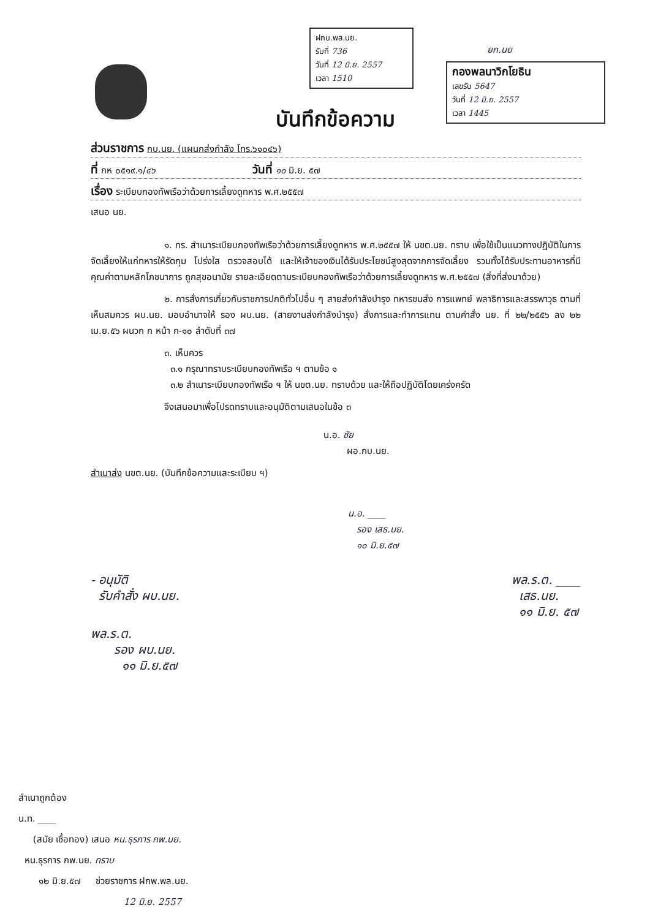ฝกบ.พล.นย.
รับที่ 736
วันที่ 12 มิ.ย. 2557
เวลา 1510
ยก.นย
กองพลนาวิกโยธิน
เลขรับ 5647
วันที่ 12 มิ.ย. 2557
เวลา 1445
บันทึกข้อความ
ส่วนราชการ กบ.นย. (แผนกส่งกำลัง โทร.๖๑๐๔๖)
ที่ กห ๐๕๑๙.๑/๔๖ วันที่ ๑๐ มิ.ย. ๕๗
เรื่อง ระเบียบกองทัพเรือว่าด้วยการเลี้ยงดูทหาร พ.ศ.๒๕๕๗
เสนอ นย.
๑. ทร. สำเนาระเบียบกองทัพเรือว่าด้วยการเลี้ยงดูทหาร พ.ศ.๒๕๕๗ ให้ นขต.นย. ทราบ เพื่อใช้เป็นแนวทางปฏิบัติในการจัดเลี้ยงให้แก่ทหารให้รัดกุม โปร่งใส ตรวจสอบได้ และให้เจ้าของเงินได้รับประโยชน์สูงสุดจากการจัดเลี้ยง รวมทั้งได้รับประทานอาหารที่มีคุณค่าตามหลักโภชนาการ ถูกสุขอนามัย รายละเอียดตามระเบียบกองทัพเรือว่าด้วยการเลี้ยงดูทหาร พ.ศ.๒๕๕๗ (สิ่งที่ส่งมาด้วย)
๒. การสั่งการเกี่ยวกับราชการปกติทั่วไปอื่น ๆ สายส่งกำลังบำรุง ทหารขนส่ง การแพทย์ พลาธิการและสรรพาวุธ ตามที่เห็นสมควร ผบ.นย. มอบอำนาจให้ รอง ผบ.นย. (สายงานส่งกำลังบำรุง) สั่งการและทำการแทน ตามคำสั่ง นย. ที่ ๒๒/๒๕๕๖ ลง ๒๒ เม.ย.๕๖ ผนวก ก หน้า ก-๑๐ ลำดับที่ ๓๗
๓. เห็นควร
๓.๑ กรุณาทราบระเบียบกองทัพเรือ ฯ ตามข้อ ๑
๓.๒ สำเนาระเบียบกองทัพเรือ ฯ ให้ นขต.นย. ทราบด้วย และให้ถือปฏิบัติโดยเคร่งครัด
จึงเสนอมาเพื่อโปรดทราบและอนุมัติตามเสนอในข้อ ๓
น.อ. ชัย
ผอ.กบ.นย.
สำเนาส่ง นขต.นย. (บันทึกข้อความและระเบียบ ฯ)
น.อ. ____
รอง เสธ.นย.
๑๐ มิ.ย.๕๗
- อนุมัติ
รับคำสั่ง ผบ.นย.
พล.ร.ต. ____
เสธ.นย.
๑๑ มิ.ย. ๕๗
พล.ร.ต.
รอง ผบ.นย.
๑๑ มิ.ย.๕๗
สำเนาถูกต้อง
น.ท. ____
(สมัย เชื้อทอง) เสนอ หน.ธุรการ กพ.นย.
หน.ธุรการ กพ.นย. ทราบ
๑๒ มิ.ย.๕๗ ช่วยราชการ ฝกพ.พล.นย.
12 มิ.ย. 2557